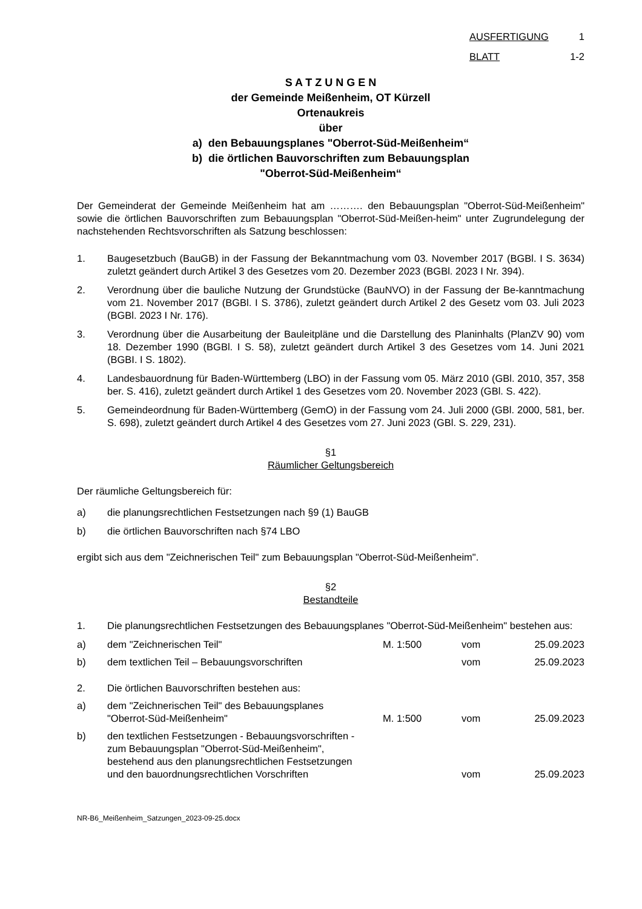AUSFERTIGUNG 1
BLATT 1-2
S A T Z U N G E N
der Gemeinde Meißenheim, OT Kürzell
Ortenaukreis
über
a) den Bebauungsplanes "Oberrot-Süd-Meißenheim“
b) die örtlichen Bauvorschriften zum Bebauungsplan
"Oberrot-Süd-Meißenheim“
Der Gemeinderat der Gemeinde Meißenheim hat am ………. den Bebauungsplan "Oberrot-Süd-Meißenheim" sowie die örtlichen Bauvorschriften zum Bebauungsplan "Oberrot-Süd-Meißen-heim" unter Zugrundelegung der nachstehenden Rechtsvorschriften als Satzung beschlossen:
1. Baugesetzbuch (BauGB) in der Fassung der Bekanntmachung vom 03. November 2017 (BGBl. I S. 3634) zuletzt geändert durch Artikel 3 des Gesetzes vom 20. Dezember 2023 (BGBl. 2023 I Nr. 394).
2. Verordnung über die bauliche Nutzung der Grundstücke (BauNVO) in der Fassung der Be-kanntmachung vom 21. November 2017 (BGBl. I S. 3786), zuletzt geändert durch Artikel 2 des Gesetz vom 03. Juli 2023 (BGBl. 2023 I Nr. 176).
3. Verordnung über die Ausarbeitung der Bauleitpläne und die Darstellung des Planinhalts (PlanZV 90) vom 18. Dezember 1990 (BGBl. I S. 58), zuletzt geändert durch Artikel 3 des Gesetzes vom 14. Juni 2021 (BGBI. I S. 1802).
4. Landesbauordnung für Baden-Württemberg (LBO) in der Fassung vom 05. März 2010 (GBl. 2010, 357, 358 ber. S. 416), zuletzt geändert durch Artikel 1 des Gesetzes vom 20. November 2023 (GBl. S. 422).
5. Gemeindeordnung für Baden-Württemberg (GemO) in der Fassung vom 24. Juli 2000 (GBl. 2000, 581, ber. S. 698), zuletzt geändert durch Artikel 4 des Gesetzes vom 27. Juni 2023 (GBl. S. 229, 231).
§1
Räumlicher Geltungsbereich
Der räumliche Geltungsbereich für:
a) die planungsrechtlichen Festsetzungen nach §9 (1) BauGB
b) die örtlichen Bauvorschriften nach §74 LBO
ergibt sich aus dem "Zeichnerischen Teil" zum Bebauungsplan "Oberrot-Süd-Meißenheim".
§2
Bestandteile
1. Die planungsrechtlichen Festsetzungen des Bebauungsplanes "Oberrot-Süd-Meißenheim" bestehen aus:
a) dem "Zeichnerischen Teil" M. 1:500 vom 25.09.2023
b) dem textlichen Teil – Bebauungsvorschriften vom 25.09.2023
2. Die örtlichen Bauvorschriften bestehen aus:
a) dem "Zeichnerischen Teil" des Bebauungsplanes
"Oberrot-Süd-Meißenheim"
M. 1:500 vom 25.09.2023
b) den textlichen Festsetzungen - Bebauungsvorschriften -
zum Bebauungsplan "Oberrot-Süd-Meißenheim",
bestehend aus den planungsrechtlichen Festsetzungen
und den bauordnungsrechtlichen Vorschriften
vom 25.09.2023
NR-B6_Meißenheim_Satzungen_2023-09-25.docx